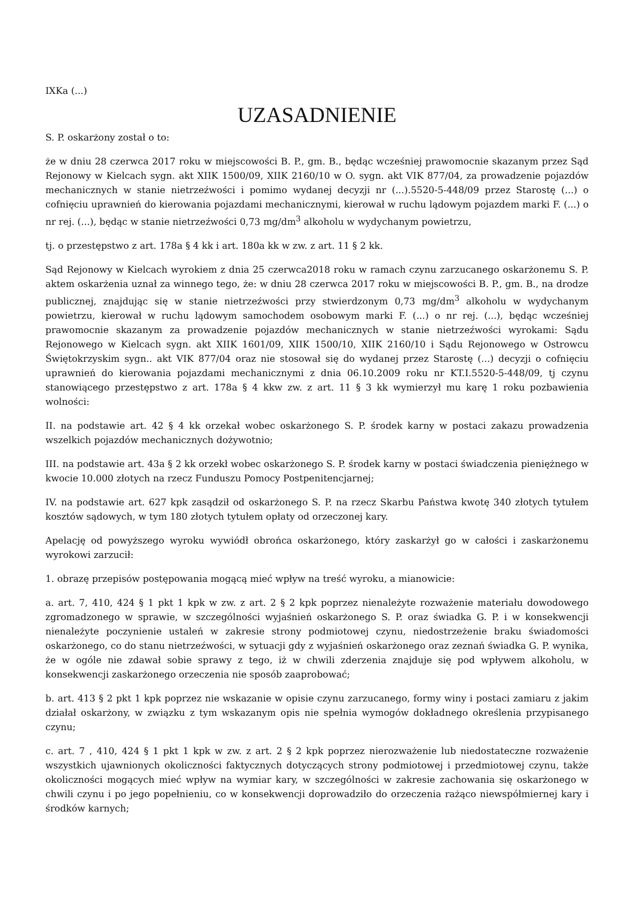IXKa (...)
UZASADNIENIE
S. P. oskarżony został o to:
że w dniu 28 czerwca 2017 roku w miejscowości B. P., gm. B., będąc wcześniej prawomocnie skazanym przez Sąd Rejonowy w Kielcach sygn. akt XIIK 1500/09, XIIK 2160/10 w O. sygn. akt VIK 877/04, za prowadzenie pojazdów mechanicznych w stanie nietrzeźwości i pomimo wydanej decyzji nr (...).5520-5-448/09 przez Starostę (...) o cofnięciu uprawnień do kierowania pojazdami mechanicznymi, kierował w ruchu lądowym pojazdem marki F. (...) o nr rej. (...), będąc w stanie nietrzeźwości 0,73 mg/dm<sup>3</sup> alkoholu w wydychanym powietrzu,
tj. o przestępstwo z art. 178a § 4 kk i art. 180a kk w zw. z art. 11 § 2 kk.
Sąd Rejonowy w Kielcach wyrokiem z dnia 25 czerwca2018 roku w ramach czynu zarzucanego oskarżonemu S. P. aktem oskarżenia uznał za winnego tego, że: w dniu 28 czerwca 2017 roku w miejscowości B. P., gm. B., na drodze publicznej, znajdując się w stanie nietrzeźwości przy stwierdzonym 0,73 mg/dm<sup>3</sup> alkoholu w wydychanym powietrzu, kierował w ruchu lądowym samochodem osobowym marki F. (...) o nr rej. (...), będąc wcześniej prawomocnie skazanym za prowadzenie pojazdów mechanicznych w stanie nietrzeźwości wyrokami: Sądu Rejonowego w Kielcach sygn. akt XIIK 1601/09, XIIK 1500/10, XIIK 2160/10 i Sądu Rejonowego w Ostrowcu Świętokrzyskim sygn.. akt VIK 877/04 oraz nie stosował się do wydanej przez Starostę (...) decyzji o cofnięciu uprawnień do kierowania pojazdami mechanicznymi z dnia 06.10.2009 roku nr KT.I.5520-5-448/09, tj czynu stanowiącego przestępstwo z art. 178a § 4 kkw zw. z art. 11 § 3 kk wymierzył mu karę 1 roku pozbawienia wolności:
II. na podstawie art. 42 § 4 kk orzekał wobec oskarżonego S. P. środek karny w postaci zakazu prowadzenia wszelkich pojazdów mechanicznych dożywotnio;
III. na podstawie art. 43a § 2 kk orzekł wobec oskarżonego S. P. środek karny w postaci świadczenia pieniężnego w kwocie 10.000 złotych na rzecz Funduszu Pomocy Postpenitencjarnej;
IV. na podstawie art. 627 kpk zasądził od oskarżonego S. P. na rzecz Skarbu Państwa kwotę 340 złotych tytułem kosztów sądowych, w tym 180 złotych tytułem opłaty od orzeczonej kary.
Apelację od powyższego wyroku wywiódł obrońca oskarżonego, który zaskarżył go w całości i zaskarżonemu wyrokowi zarzucił:
1. obrazę przepisów postępowania mogącą mieć wpływ na treść wyroku, a mianowicie:
a. art. 7, 410, 424 § 1 pkt 1 kpk w zw. z art. 2 § 2 kpk poprzez nienależyte rozważenie materiału dowodowego zgromadzonego w sprawie, w szczególności wyjaśnień oskarżonego S. P. oraz świadka G. P. i w konsekwencji nienależyte poczynienie ustaleń w zakresie strony podmiotowej czynu, niedostrzeżenie braku świadomości oskarżonego, co do stanu nietrzeźwości, w sytuacji gdy z wyjaśnień oskarżonego oraz zeznań świadka G. P. wynika, że w ogóle nie zdawał sobie sprawy z tego, iż w chwili zderzenia znajduje się pod wpływem alkoholu, w konsekwencji zaskarżonego orzeczenia nie sposób zaaprobować;
b. art. 413 § 2 pkt 1 kpk poprzez nie wskazanie w opisie czynu zarzucanego, formy winy i postaci zamiaru z jakim działał oskarżony, w związku z tym wskazanym opis nie spełnia wymogów dokładnego określenia przypisanego czynu;
c. art. 7 , 410, 424 § 1 pkt 1 kpk w zw. z art. 2 § 2 kpk poprzez nierozważenie lub niedostateczne rozważenie wszystkich ujawnionych okoliczności faktycznych dotyczących strony podmiotowej i przedmiotowej czynu, także okoliczności mogących mieć wpływ na wymiar kary, w szczególności w zakresie zachowania się oskarżonego w chwili czynu i po jego popełnieniu, co w konsekwencji doprowadziło do orzeczenia rażąco niewspółmiernej kary i środków karnych;